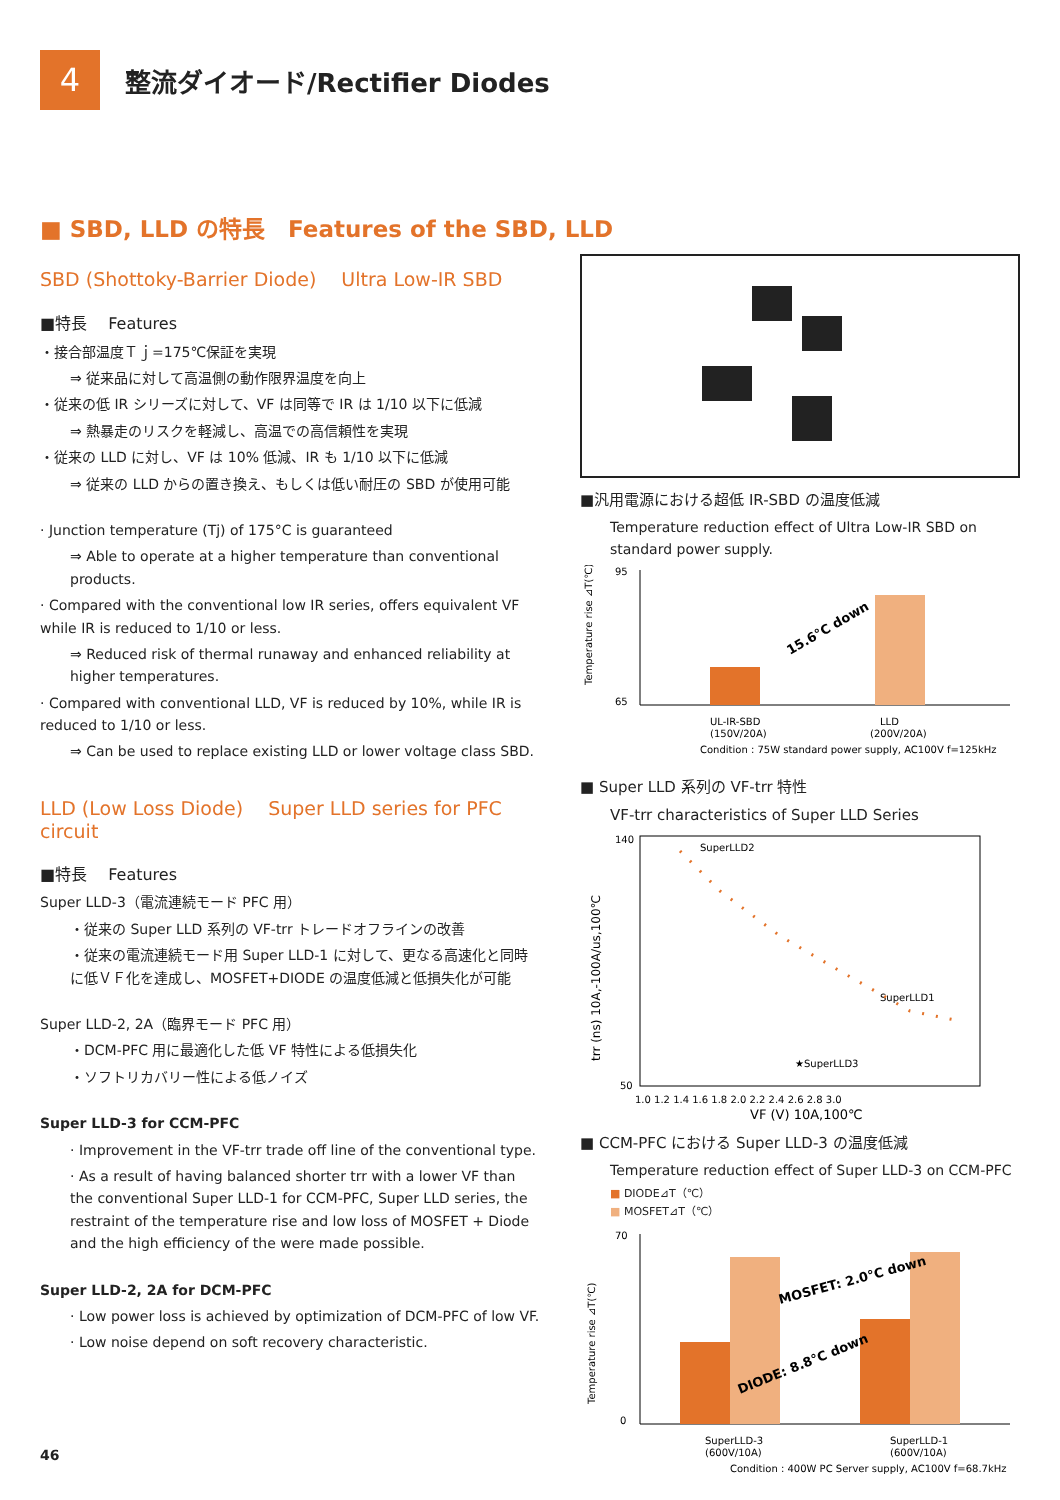4
整流ダイオード/Rectifier Diodes
■ SBD, LLD の特長　Features of the SBD, LLD
SBD (Shottoky-Barrier Diode)　 Ultra Low-IR SBD
■特長　 Features
・接合部温度Ｔｊ=175℃保証を実現
⇒ 従来品に対して高温側の動作限界温度を向上
・従来の低 IR シリーズに対して、VF は同等で IR は 1/10 以下に低減
⇒ 熱暴走のリスクを軽減し、高温での高信頼性を実現
・従来の LLD に対し、VF は 10% 低減、IR も 1/10 以下に低減
⇒ 従来の LLD からの置き換え、もしくは低い耐圧の SBD が使用可能
· Junction temperature (Tj) of 175°C is guaranteed
⇒ Able to operate at a higher temperature than conventional products.
· Compared with the conventional low IR series, offers equivalent VF while IR is reduced to 1/10 or less.
⇒ Reduced risk of thermal runaway and enhanced reliability at higher temperatures.
· Compared with conventional LLD, VF is reduced by 10%, while IR is reduced to 1/10 or less.
⇒ Can be used to replace existing LLD or lower voltage class SBD.
LLD (Low Loss Diode)　 Super LLD series for PFC circuit
■特長　 Features
Super LLD-3（電流連続モード PFC 用）
・従来の Super LLD 系列の VF-trr トレードオフラインの改善
・従来の電流連続モード用 Super LLD-1 に対して、更なる高速化と同時に低ＶＦ化を達成し、MOSFET+DIODE の温度低減と低損失化が可能
Super LLD-2, 2A（臨界モード PFC 用）
・DCM-PFC 用に最適化した低 VF 特性による低損失化
・ソフトリカバリー性による低ノイズ
Super LLD-3 for CCM-PFC
· Improvement in the VF-trr trade off line of the conventional type.
· As a result of having balanced shorter trr with a lower VF than the conventional Super LLD-1 for CCM-PFC, Super LLD series, the restraint of the temperature rise and low loss of MOSFET + Diode and the high efficiency of the were made possible.
Super LLD-2, 2A for DCM-PFC
· Low power loss is achieved by optimization of DCM-PFC of low VF.
· Low noise depend on soft recovery characteristic.
46
■汎用電源における超低 IR-SBD の温度低減
Temperature reduction effect of Ultra Low-IR SBD on standard power supply.
95
65
15.6°C down
UL-IR-SBD
(150V/20A)
LLD
(200V/20A)
Temperature rise ⊿T(℃)
Condition : 75W standard power supply, AC100V f=125kHz
■ Super LLD 系列の VF-trr 特性
VF-trr characteristics of Super LLD Series
140
50
SuperLLD2
SuperLLD1
★SuperLLD3
1.0 1.2 1.4 1.6 1.8 2.0 2.2 2.4 2.6 2.8 3.0
VF (V) 10A,100℃
trr (ns) 10A,-100A/us,100℃
■ CCM-PFC における Super LLD-3 の温度低減
Temperature reduction effect of Super LLD-3 on CCM-PFC
■ DIODE⊿T（℃）
■ MOSFET⊿T（℃）
70
0
MOSFET: 2.0°C down
DIODE: 8.8°C down
SuperLLD-3
(600V/10A)
SuperLLD-1
(600V/10A)
Temperature rise ⊿T(℃)
Condition : 400W PC Server supply, AC100V f=68.7kHz